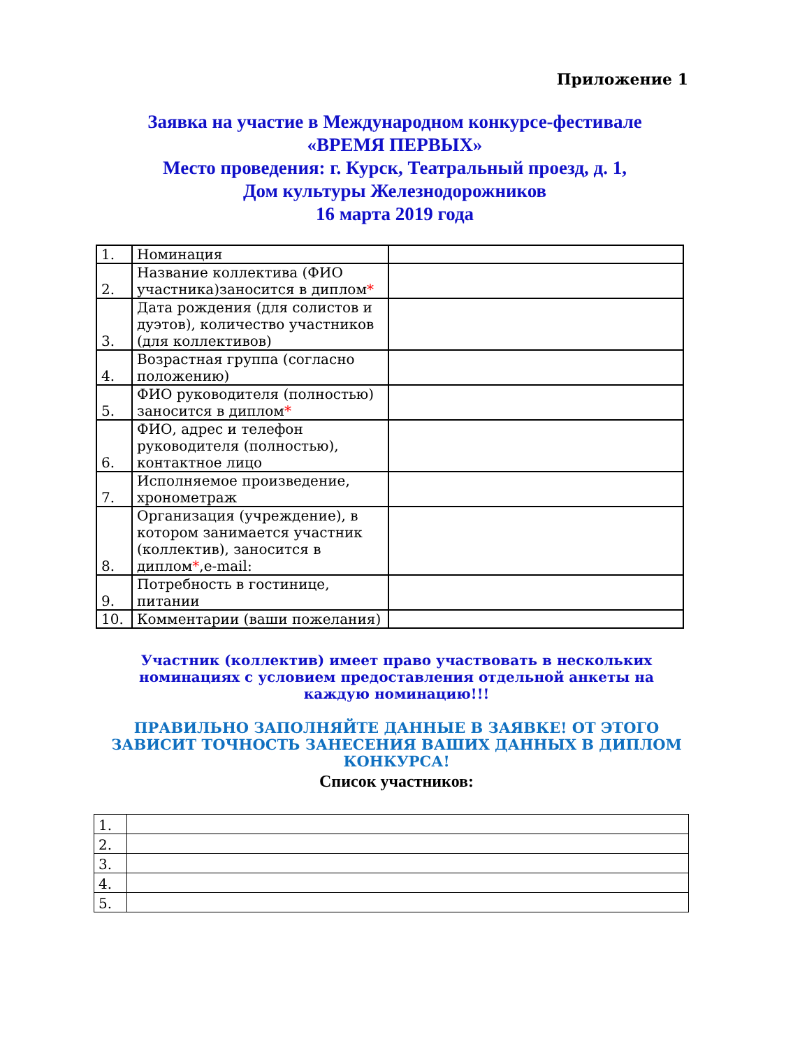Приложение 1
Заявка на участие в Международном конкурсе-фестивале
«ВРЕМЯ ПЕРВЫХ»
Место проведения: г. Курск, Театральный проезд, д. 1,
Дом культуры Железнодорожников
16 марта 2019 года
| 1. | Номинация | |
| 2. | Название коллектива (ФИО участника)заносится в диплом * | |
| 3. | Дата рождения (для солистов и дуэтов), количество участников (для коллективов) | |
| 4. | Возрастная группа (согласно положению) | |
| 5. | ФИО руководителя (полностью) заносится в диплом * | |
| 6. | ФИО, адрес и телефон руководителя (полностью), контактное лицо | |
| 7. | Исполняемое произведение, хронометраж | |
| 8. | Организация (учреждение), в котором занимается участник (коллектив), заносится в диплом * ,e-mail: | |
| 9. | Потребность в гостинице, питании | |
| 10. | Комментарии (ваши пожелания) | |
Участник (коллектив) имеет право участвовать в нескольких номинациях с условием предоставления отдельной анкеты на каждую номинацию!!!
ПРАВИЛЬНО ЗАПОЛНЯЙТЕ ДАННЫЕ В ЗАЯВКЕ! ОТ ЭТОГО ЗАВИСИТ ТОЧНОСТЬ ЗАНЕСЕНИЯ ВАШИХ ДАННЫХ В ДИПЛОМ КОНКУРСА!
Список участников:
| 1. | |
| 2. | |
| 3. | |
| 4. | |
| 5. | |